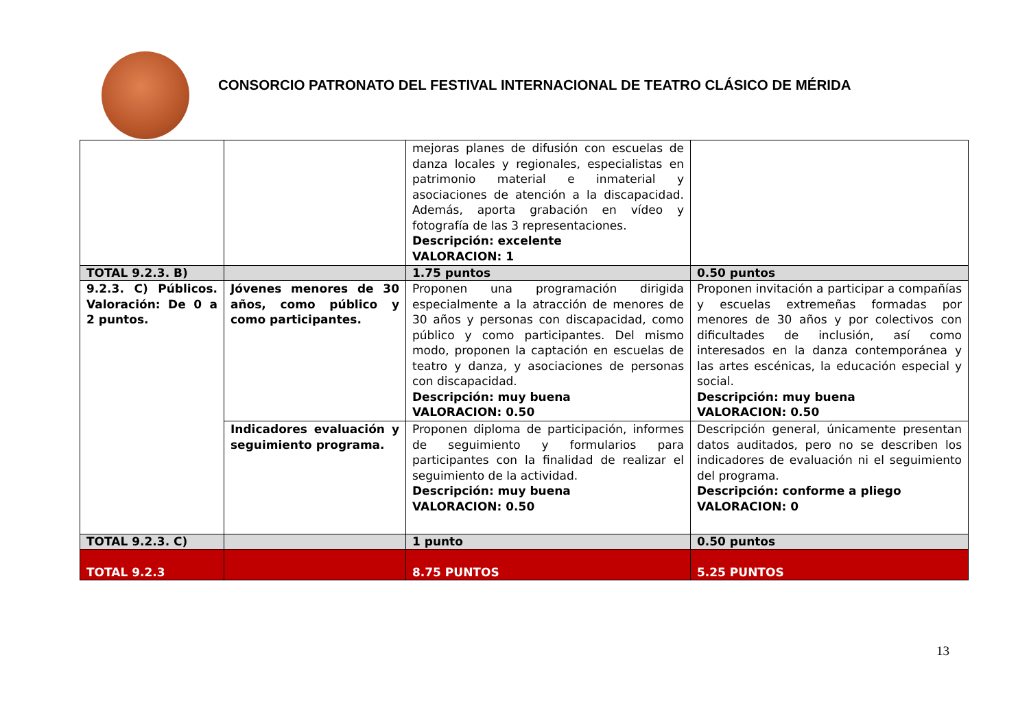CONSORCIO PATRONATO DEL FESTIVAL INTERNACIONAL DE TEATRO CLÁSICO DE MÉRIDA
| | | mejoras planes de difusión con escuelas de danza locales y regionales, especialistas en patrimonio material e inmaterial y asociaciones de atención a la discapacidad. Además, aporta grabación en vídeo y fotografía de las 3 representaciones. Descripción: excelente VALORACION: 1 | |
| TOTAL 9.2.3. B) | | 1.75 puntos | 0.50 puntos |
| 9.2.3. C) Públicos. Valoración: De 0 a 2 puntos. | Jóvenes menores de 30 años, como público y como participantes. | Proponen una programación dirigida especialmente a la atracción de menores de 30 años y personas con discapacidad, como público y como participantes. Del mismo modo, proponen la captación en escuelas de teatro y danza, y asociaciones de personas con discapacidad. Descripción: muy buena VALORACION: 0.50 | Proponen invitación a participar a compañías y escuelas extremeñas formadas por menores de 30 años y por colectivos con dificultades de inclusión, así como interesados en la danza contemporánea y las artes escénicas, la educación especial y social. Descripción: muy buena VALORACION: 0.50 |
| | Indicadores evaluación y seguimiento programa. | Proponen diploma de participación, informes de seguimiento y formularios para participantes con la finalidad de realizar el seguimiento de la actividad. Descripción: muy buena VALORACION: 0.50 | Descripción general, únicamente presentan datos auditados, pero no se describen los indicadores de evaluación ni el seguimiento del programa. Descripción: conforme a pliego VALORACION: 0 |
| TOTAL 9.2.3. C) | | 1 punto | 0.50 puntos |
| TOTAL 9.2.3 | | 8.75 PUNTOS | 5.25 PUNTOS |
13